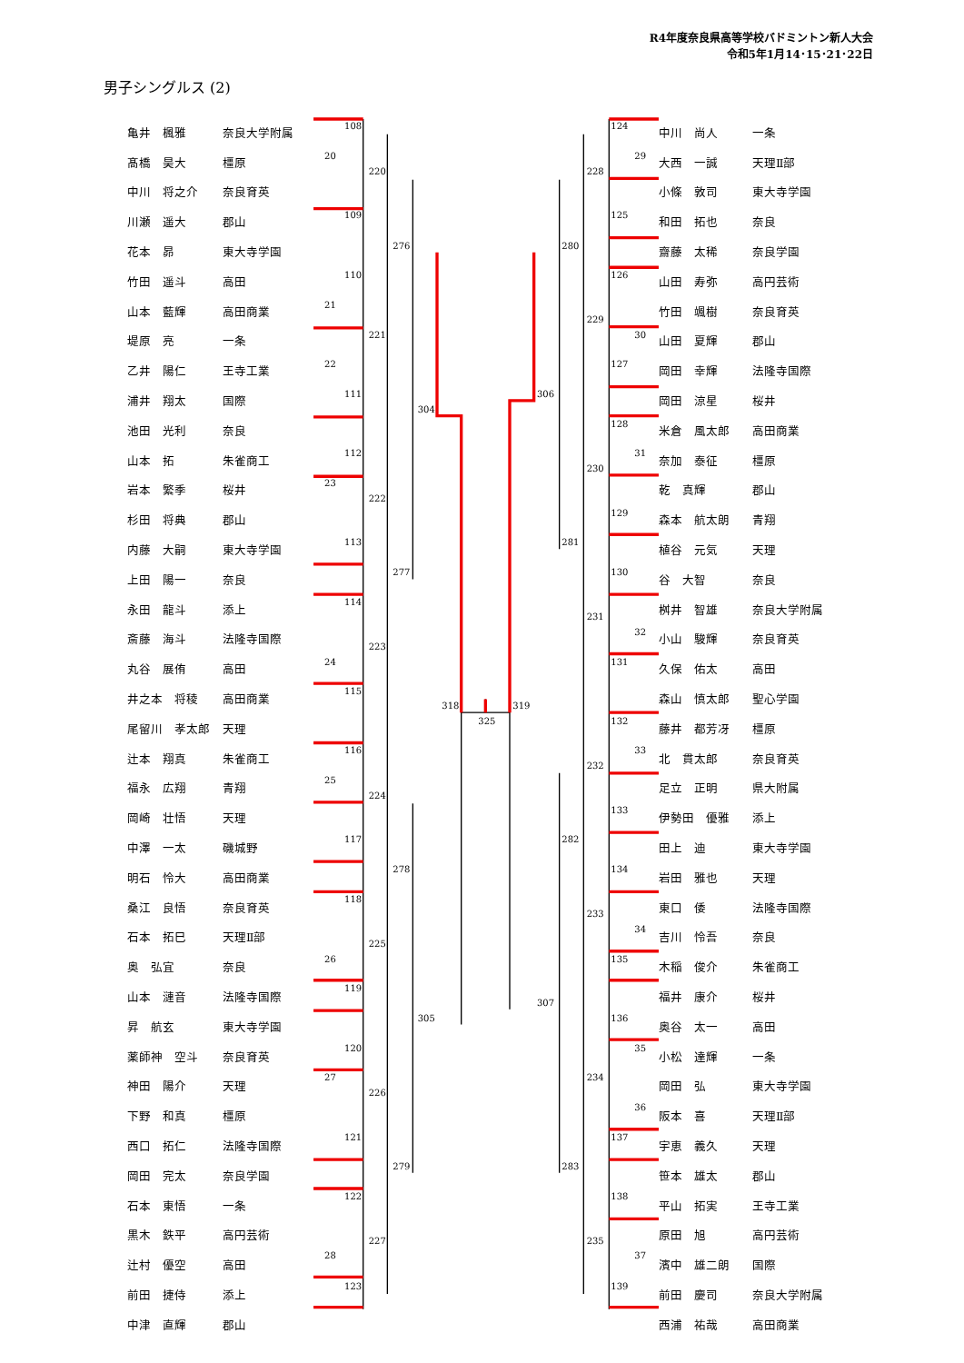R4年度奈良県高等学校バドミントン新人大会
令和5年1月14･15･21･22日
男子シングルス (2)
| 亀井 楓雅 | 奈良大学附属 |
| 髙橋 昊大 | 橿原 |
| 中川 将之介 | 奈良育英 |
| 川瀬 遥大 | 郡山 |
| 花本 昴 | 東大寺学園 |
| 竹田 遥斗 | 高田 |
| 山本 藍輝 | 高田商業 |
| 堤原 亮 | 一条 |
| 乙井 陽仁 | 王寺工業 |
| 浦井 翔太 | 国際 |
| 池田 光利 | 奈良 |
| 山本 拓 | 朱雀商工 |
| 岩本 繁季 | 桜井 |
| 杉田 将典 | 郡山 |
| 内藤 大嗣 | 東大寺学園 |
| 上田 陽一 | 奈良 |
| 永田 龍斗 | 添上 |
| 斎藤 海斗 | 法隆寺国際 |
| 丸谷 展侑 | 高田 |
| 井之本 将稜 | 高田商業 |
| 尾留川 孝太郎 | 天理 |
| 辻本 翔真 | 朱雀商工 |
| 福永 広翔 | 青翔 |
| 岡崎 壮悟 | 天理 |
| 中澤 一太 | 磯城野 |
| 明石 怜大 | 高田商業 |
| 桑江 良悟 | 奈良育英 |
| 石本 拓巳 | 天理Ⅱ部 |
| 奥 弘宜 | 奈良 |
| 山本 漣音 | 法隆寺国際 |
| 昇 航玄 | 東大寺学園 |
| 薬師神 空斗 | 奈良育英 |
| 神田 陽介 | 天理 |
| 下野 和真 | 橿原 |
| 西口 拓仁 | 法隆寺国際 |
| 岡田 完太 | 奈良学園 |
| 石本 東悟 | 一条 |
| 黒木 鉄平 | 高円芸術 |
| 辻村 優空 | 高田 |
| 前田 捷侍 | 添上 |
| 中津 直輝 | 郡山 |
108
20
220
109
276
110
21
221
22
111
304
112
23
222
113
277
114
223
24
115
318
325
319
116
25
224
117
278
118
225
26
119
305
120
27
226
121
279
122
227
28
123
124
29
228
125
280
126
229
30
127
306
128
31
230
129
281
130
231
32
131
132
33
232
133
282
134
233
34
135
307
136
35
234
36
137
283
138
235
37
139
| 中川 尚人 | 一条 |
| 大西 一誠 | 天理Ⅱ部 |
| 小條 敦司 | 東大寺学園 |
| 和田 拓也 | 奈良 |
| 齋藤 太稀 | 奈良学園 |
| 山田 寿弥 | 高円芸術 |
| 竹田 颯樹 | 奈良育英 |
| 山田 夏輝 | 郡山 |
| 岡田 幸輝 | 法隆寺国際 |
| 岡田 涼星 | 桜井 |
| 米倉 風太郎 | 高田商業 |
| 奈加 泰征 | 橿原 |
| 乾 真輝 | 郡山 |
| 森本 航太朗 | 青翔 |
| 植谷 元気 | 天理 |
| 谷 大智 | 奈良 |
| 桝井 智雄 | 奈良大学附属 |
| 小山 駿輝 | 奈良育英 |
| 久保 佑太 | 高田 |
| 森山 慎太郎 | 聖心学園 |
| 藤井 都芳冴 | 橿原 |
| 北 貫太郎 | 奈良育英 |
| 足立 正明 | 県大附属 |
| 伊勢田 優雅 | 添上 |
| 田上 迪 | 東大寺学園 |
| 岩田 雅也 | 天理 |
| 東口 倭 | 法隆寺国際 |
| 吉川 怜吾 | 奈良 |
| 木稲 俊介 | 朱雀商工 |
| 福井 康介 | 桜井 |
| 奥谷 太一 | 高田 |
| 小松 達輝 | 一条 |
| 岡田 弘 | 東大寺学園 |
| 阪本 喜 | 天理Ⅱ部 |
| 宇恵 義久 | 天理 |
| 笹本 雄太 | 郡山 |
| 平山 拓実 | 王寺工業 |
| 原田 旭 | 高円芸術 |
| 濱中 雄二朗 | 国際 |
| 前田 慶司 | 奈良大学附属 |
| 西浦 祐哉 | 高田商業 |